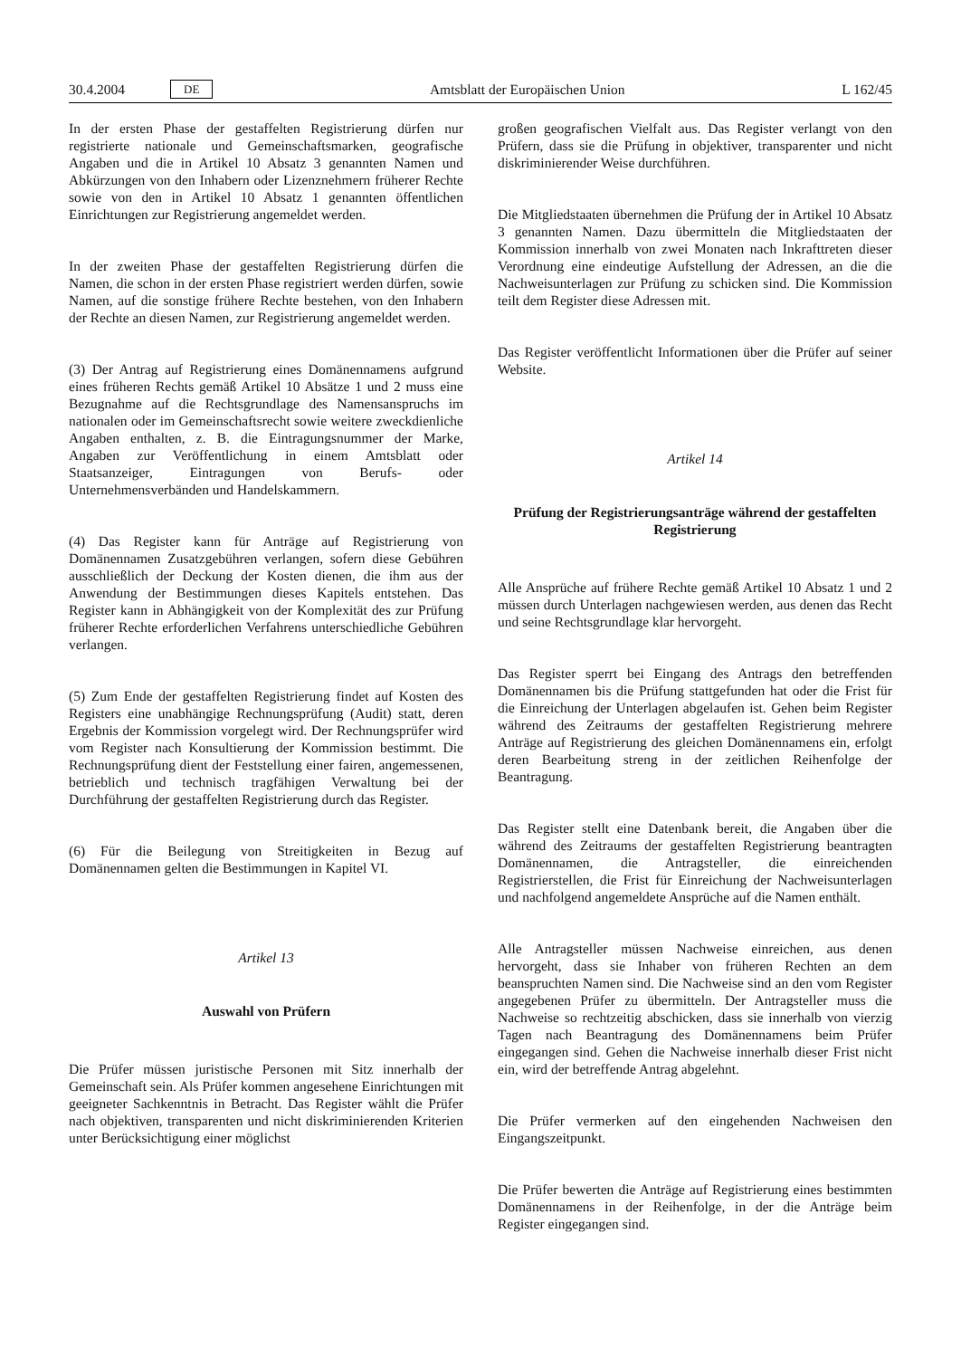30.4.2004 DE
Amtsblatt der Europäischen Union L 162/45
In der ersten Phase der gestaffelten Registrierung dürfen nur registrierte nationale und Gemeinschaftsmarken, geografische Angaben und die in Artikel 10 Absatz 3 genannten Namen und Abkürzungen von den Inhabern oder Lizenznehmern früherer Rechte sowie von den in Artikel 10 Absatz 1 genannten öffentlichen Einrichtungen zur Registrierung angemeldet werden.
In der zweiten Phase der gestaffelten Registrierung dürfen die Namen, die schon in der ersten Phase registriert werden dürfen, sowie Namen, auf die sonstige frühere Rechte bestehen, von den Inhabern der Rechte an diesen Namen, zur Registrierung angemeldet werden.
(3) Der Antrag auf Registrierung eines Domänennamens aufgrund eines früheren Rechts gemäß Artikel 10 Absätze 1 und 2 muss eine Bezugnahme auf die Rechtsgrundlage des Namensanspruchs im nationalen oder im Gemeinschaftsrecht sowie weitere zweckdienliche Angaben enthalten, z. B. die Eintragungsnummer der Marke, Angaben zur Veröffentlichung in einem Amtsblatt oder Staatsanzeiger, Eintragungen von Berufs- oder Unternehmensverbänden und Handelskammern.
(4) Das Register kann für Anträge auf Registrierung von Domänennamen Zusatzgebühren verlangen, sofern diese Gebühren ausschließlich der Deckung der Kosten dienen, die ihm aus der Anwendung der Bestimmungen dieses Kapitels entstehen. Das Register kann in Abhängigkeit von der Komplexität des zur Prüfung früherer Rechte erforderlichen Verfahrens unterschiedliche Gebühren verlangen.
(5) Zum Ende der gestaffelten Registrierung findet auf Kosten des Registers eine unabhängige Rechnungsprüfung (Audit) statt, deren Ergebnis der Kommission vorgelegt wird. Der Rechnungsprüfer wird vom Register nach Konsultierung der Kommission bestimmt. Die Rechnungsprüfung dient der Feststellung einer fairen, angemessenen, betrieblich und technisch tragfähigen Verwaltung bei der Durchführung der gestaffelten Registrierung durch das Register.
(6) Für die Beilegung von Streitigkeiten in Bezug auf Domänennamen gelten die Bestimmungen in Kapitel VI.
Artikel 13
Auswahl von Prüfern
Die Prüfer müssen juristische Personen mit Sitz innerhalb der Gemeinschaft sein. Als Prüfer kommen angesehene Einrichtungen mit geeigneter Sachkenntnis in Betracht. Das Register wählt die Prüfer nach objektiven, transparenten und nicht diskriminierenden Kriterien unter Berücksichtigung einer möglichst
großen geografischen Vielfalt aus. Das Register verlangt von den Prüfern, dass sie die Prüfung in objektiver, transparenter und nicht diskriminierender Weise durchführen.
Die Mitgliedstaaten übernehmen die Prüfung der in Artikel 10 Absatz 3 genannten Namen. Dazu übermitteln die Mitgliedstaaten der Kommission innerhalb von zwei Monaten nach Inkrafttreten dieser Verordnung eine eindeutige Aufstellung der Adressen, an die die Nachweisunterlagen zur Prüfung zu schicken sind. Die Kommission teilt dem Register diese Adressen mit.
Das Register veröffentlicht Informationen über die Prüfer auf seiner Website.
Artikel 14
Prüfung der Registrierungsanträge während der gestaffelten Registrierung
Alle Ansprüche auf frühere Rechte gemäß Artikel 10 Absatz 1 und 2 müssen durch Unterlagen nachgewiesen werden, aus denen das Recht und seine Rechtsgrundlage klar hervorgeht.
Das Register sperrt bei Eingang des Antrags den betreffenden Domänennamen bis die Prüfung stattgefunden hat oder die Frist für die Einreichung der Unterlagen abgelaufen ist. Gehen beim Register während des Zeitraums der gestaffelten Registrierung mehrere Anträge auf Registrierung des gleichen Domänennamens ein, erfolgt deren Bearbeitung streng in der zeitlichen Reihenfolge der Beantragung.
Das Register stellt eine Datenbank bereit, die Angaben über die während des Zeitraums der gestaffelten Registrierung beantragten Domänennamen, die Antragsteller, die einreichenden Registrierstellen, die Frist für Einreichung der Nachweisunterlagen und nachfolgend angemeldete Ansprüche auf die Namen enthält.
Alle Antragsteller müssen Nachweise einreichen, aus denen hervorgeht, dass sie Inhaber von früheren Rechten an dem beanspruchten Namen sind. Die Nachweise sind an den vom Register angegebenen Prüfer zu übermitteln. Der Antragsteller muss die Nachweise so rechtzeitig abschicken, dass sie innerhalb von vierzig Tagen nach Beantragung des Domänennamens beim Prüfer eingegangen sind. Gehen die Nachweise innerhalb dieser Frist nicht ein, wird der betreffende Antrag abgelehnt.
Die Prüfer vermerken auf den eingehenden Nachweisen den Eingangszeitpunkt.
Die Prüfer bewerten die Anträge auf Registrierung eines bestimmten Domänennamens in der Reihenfolge, in der die Anträge beim Register eingegangen sind.